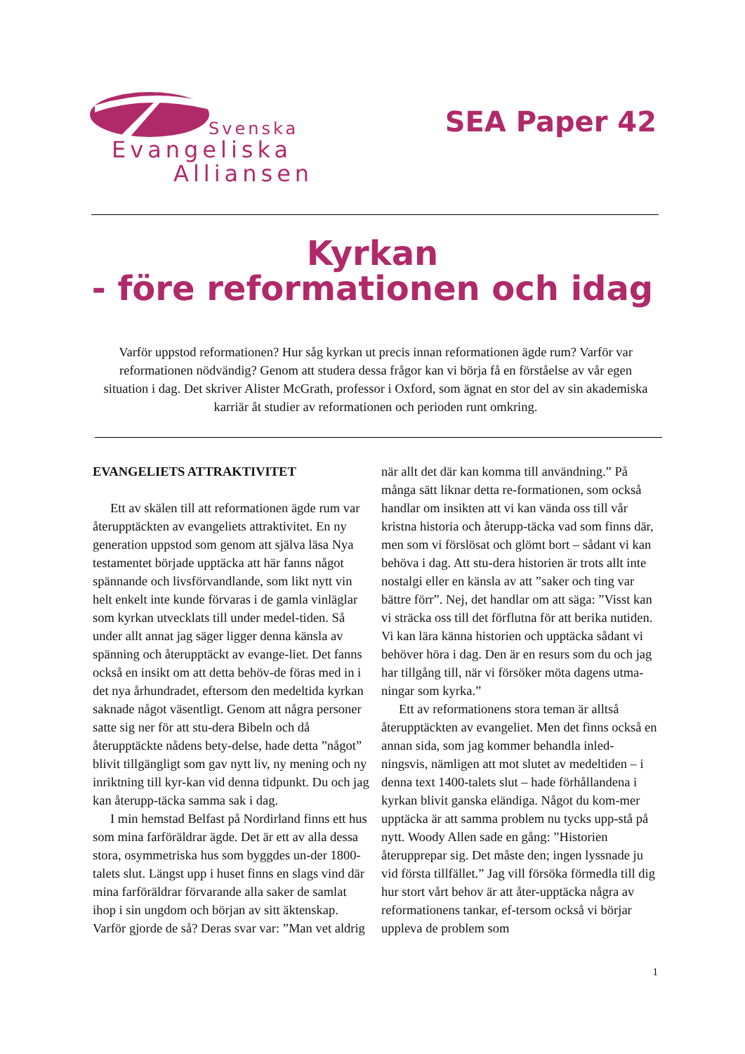Svenska
Evangeliska
Alliansen
SEA Paper 42
Kyrkan
- före reformationen och idag
Varför uppstod reformationen? Hur såg kyrkan ut precis innan reformationen ägde rum? Varför var reformationen nödvändig? Genom att studera dessa frågor kan vi börja få en förståelse av vår egen situation i dag. Det skriver Alister McGrath, professor i Oxford, som ägnat en stor del av sin akademiska karriär åt studier av reformationen och perioden runt omkring.
EVANGELIETS ATTRAKTIVITET
Ett av skälen till att reformationen ägde rum var återupptäckten av evangeliets attraktivitet. En ny generation uppstod som genom att själva läsa Nya testamentet började upptäcka att här fanns något spännande och livsförvandlande, som likt nytt vin helt enkelt inte kunde förvaras i de gamla vinläglar som kyrkan utvecklats till under medel-tiden. Så under allt annat jag säger ligger denna känsla av spänning och återupptäckt av evange-liet. Det fanns också en insikt om att detta behöv-de föras med in i det nya århundradet, eftersom den medeltida kyrkan saknade något väsentligt. Genom att några personer satte sig ner för att stu-dera Bibeln och då återupptäckte nådens bety-delse, hade detta ”något” blivit tillgängligt som gav nytt liv, ny mening och ny inriktning till kyr-kan vid denna tidpunkt. Du och jag kan återupp-täcka samma sak i dag.
I min hemstad Belfast på Nordirland finns ett hus som mina farföräldrar ägde. Det är ett av alla dessa stora, osymmetriska hus som byggdes un-der 1800-talets slut. Längst upp i huset finns en slags vind där mina farföräldrar förvarande alla saker de samlat ihop i sin ungdom och början av sitt äktenskap. Varför gjorde de så? Deras svar var: ”Man vet aldrig när allt det där kan komma till användning.” På många sätt liknar detta re-formationen, som också handlar om insikten att vi kan vända oss till vår kristna historia och återupp-täcka vad som finns där, men som vi förslösat och glömt bort – sådant vi kan behöva i dag. Att stu-dera historien är trots allt inte nostalgi eller en känsla av att ”saker och ting var bättre förr”. Nej, det handlar om att säga: ”Visst kan vi sträcka oss till det förflutna för att berika nutiden. Vi kan lära känna historien och upptäcka sådant vi behöver höra i dag. Den är en resurs som du och jag har tillgång till, när vi försöker möta dagens utma-ningar som kyrka.”
Ett av reformationens stora teman är alltså återupptäckten av evangeliet. Men det finns också en annan sida, som jag kommer behandla inled-ningsvis, nämligen att mot slutet av medeltiden – i denna text 1400-talets slut – hade förhållandena i kyrkan blivit ganska eländiga. Något du kom-mer upptäcka är att samma problem nu tycks upp-stå på nytt. Woody Allen sade en gång: ”Historien återupprepar sig. Det måste den; ingen lyssnade ju vid första tillfället.” Jag vill försöka förmedla till dig hur stort vårt behov är att åter-upptäcka några av reformationens tankar, ef-tersom också vi börjar uppleva de problem som
1